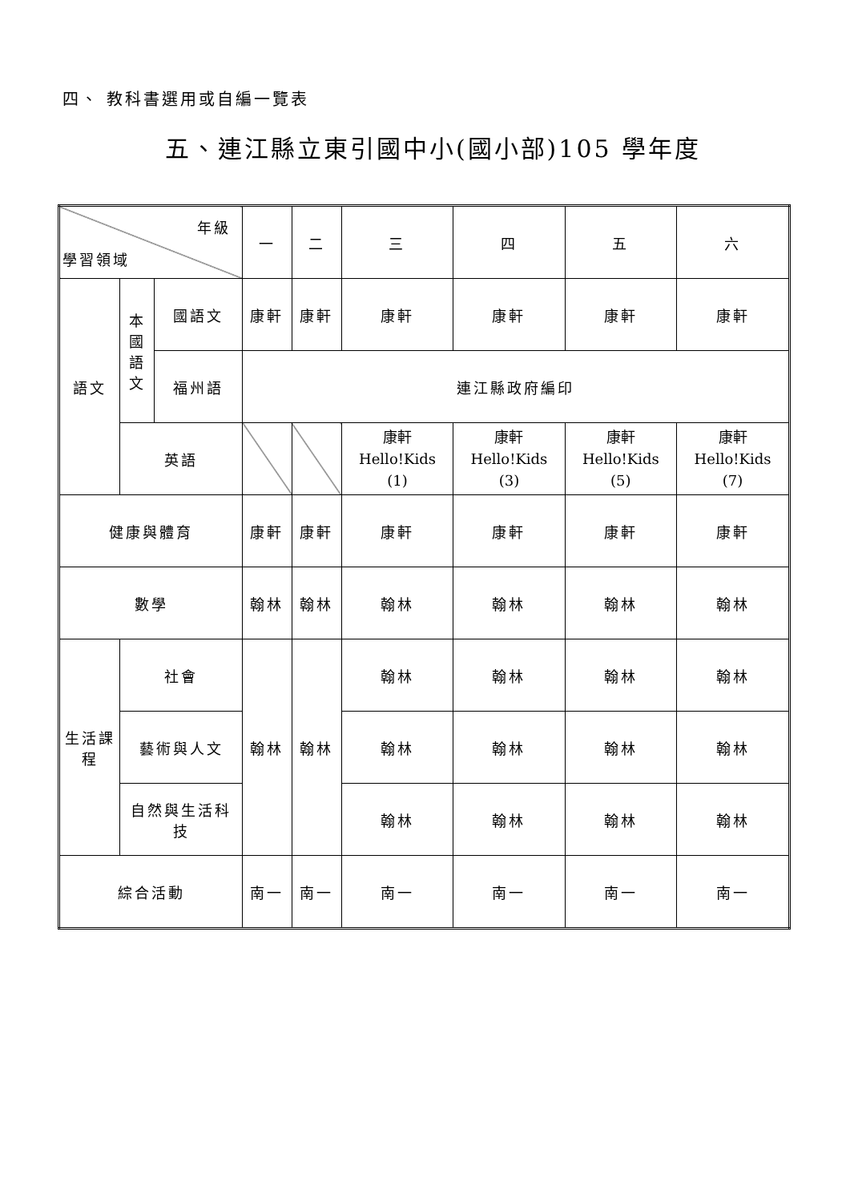四、 教科書選用或自編一覽表
五、連江縣立東引國中小(國小部)105 學年度
| 年級 學習領域 | | | 一 | 二 | 三 | 四 | 五 | 六 |
| 語文 | 本 國 語 文 | 國語文 | 康軒 | 康軒 | 康軒 | 康軒 | 康軒 | 康軒 |
| | | 福州語 | 連江縣政府編印 | | | | | |
| | 英語 | | | | 康軒 Hello!Kids (1) | 康軒 Hello!Kids (3) | 康軒 Hello!Kids (5) | 康軒 Hello!Kids (7) |
| 健康與體育 | | | 康軒 | 康軒 | 康軒 | 康軒 | 康軒 | 康軒 |
| 數學 | | | 翰林 | 翰林 | 翰林 | 翰林 | 翰林 | 翰林 |
| 生活課 程 | 社會 | | 翰林 | 翰林 | 翰林 | 翰林 | 翰林 | 翰林 |
| | 藝術與人文 | | | | 翰林 | 翰林 | 翰林 | 翰林 |
| | 自然與生活科 技 | | | | 翰林 | 翰林 | 翰林 | 翰林 |
| 綜合活動 | | | 南一 | 南一 | 南一 | 南一 | 南一 | 南一 |